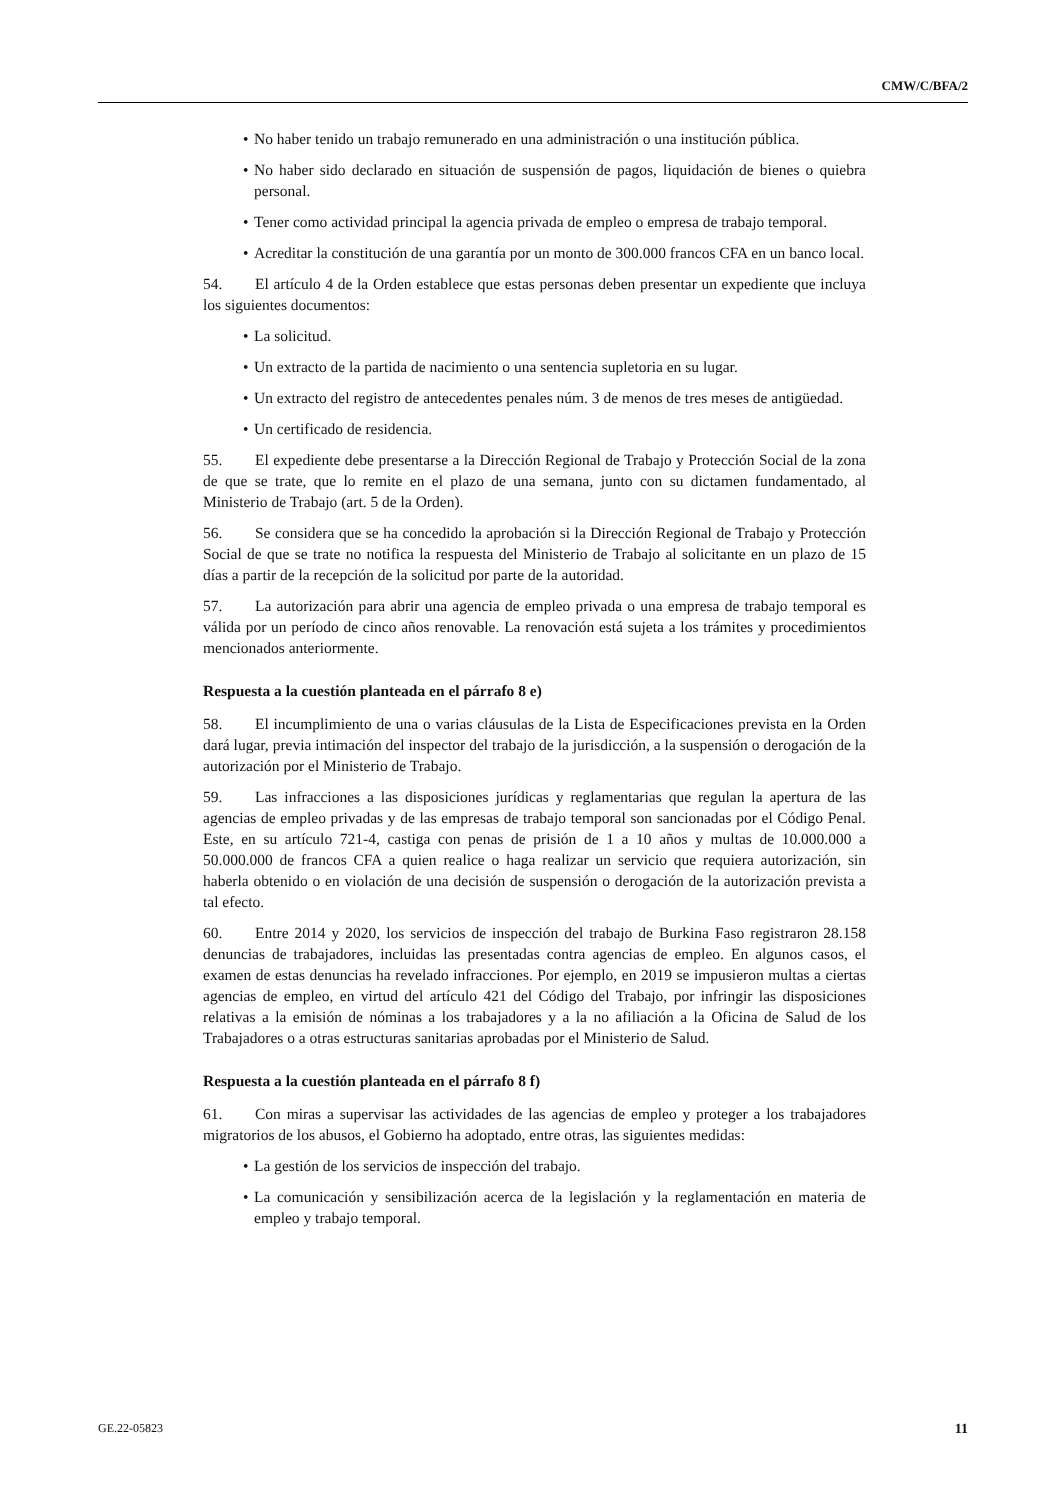CMW/C/BFA/2
• No haber tenido un trabajo remunerado en una administración o una institución pública.
• No haber sido declarado en situación de suspensión de pagos, liquidación de bienes o quiebra personal.
• Tener como actividad principal la agencia privada de empleo o empresa de trabajo temporal.
• Acreditar la constitución de una garantía por un monto de 300.000 francos CFA en un banco local.
54. El artículo 4 de la Orden establece que estas personas deben presentar un expediente que incluya los siguientes documentos:
• La solicitud.
• Un extracto de la partida de nacimiento o una sentencia supletoria en su lugar.
• Un extracto del registro de antecedentes penales núm. 3 de menos de tres meses de antigüedad.
• Un certificado de residencia.
55. El expediente debe presentarse a la Dirección Regional de Trabajo y Protección Social de la zona de que se trate, que lo remite en el plazo de una semana, junto con su dictamen fundamentado, al Ministerio de Trabajo (art. 5 de la Orden).
56. Se considera que se ha concedido la aprobación si la Dirección Regional de Trabajo y Protección Social de que se trate no notifica la respuesta del Ministerio de Trabajo al solicitante en un plazo de 15 días a partir de la recepción de la solicitud por parte de la autoridad.
57. La autorización para abrir una agencia de empleo privada o una empresa de trabajo temporal es válida por un período de cinco años renovable. La renovación está sujeta a los trámites y procedimientos mencionados anteriormente.
Respuesta a la cuestión planteada en el párrafo 8 e)
58. El incumplimiento de una o varias cláusulas de la Lista de Especificaciones prevista en la Orden dará lugar, previa intimación del inspector del trabajo de la jurisdicción, a la suspensión o derogación de la autorización por el Ministerio de Trabajo.
59. Las infracciones a las disposiciones jurídicas y reglamentarias que regulan la apertura de las agencias de empleo privadas y de las empresas de trabajo temporal son sancionadas por el Código Penal. Este, en su artículo 721-4, castiga con penas de prisión de 1 a 10 años y multas de 10.000.000 a 50.000.000 de francos CFA a quien realice o haga realizar un servicio que requiera autorización, sin haberla obtenido o en violación de una decisión de suspensión o derogación de la autorización prevista a tal efecto.
60. Entre 2014 y 2020, los servicios de inspección del trabajo de Burkina Faso registraron 28.158 denuncias de trabajadores, incluidas las presentadas contra agencias de empleo. En algunos casos, el examen de estas denuncias ha revelado infracciones. Por ejemplo, en 2019 se impusieron multas a ciertas agencias de empleo, en virtud del artículo 421 del Código del Trabajo, por infringir las disposiciones relativas a la emisión de nóminas a los trabajadores y a la no afiliación a la Oficina de Salud de los Trabajadores o a otras estructuras sanitarias aprobadas por el Ministerio de Salud.
Respuesta a la cuestión planteada en el párrafo 8 f)
61. Con miras a supervisar las actividades de las agencias de empleo y proteger a los trabajadores migratorios de los abusos, el Gobierno ha adoptado, entre otras, las siguientes medidas:
• La gestión de los servicios de inspección del trabajo.
• La comunicación y sensibilización acerca de la legislación y la reglamentación en materia de empleo y trabajo temporal.
GE.22-05823 11